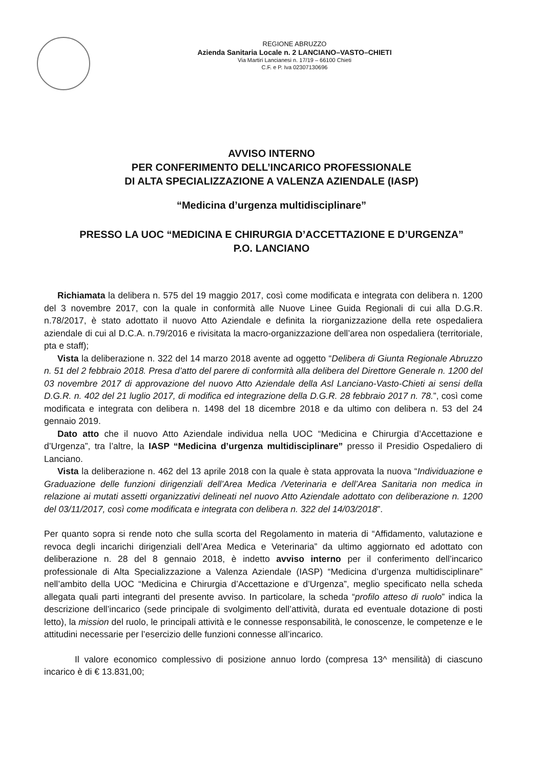REGIONE ABRUZZO
Azienda Sanitaria Locale n. 2 LANCIANO–VASTO–CHIETI
Via Martiri Lancianesi n. 17/19 – 66100 Chieti
C.F. e P. Iva 02307130696
AVVISO INTERNO
PER CONFERIMENTO DELL’INCARICO PROFESSIONALE
DI ALTA SPECIALIZZAZIONE A VALENZA AZIENDALE (IASP)
“Medicina d’urgenza multidisciplinare”
PRESSO LA UOC “MEDICINA E CHIRURGIA D’ACCETTAZIONE E D’URGENZA”
P.O. LANCIANO
Richiamata la delibera n. 575 del 19 maggio 2017, così come modificata e integrata con delibera n. 1200 del 3 novembre 2017, con la quale in conformità alle Nuove Linee Guida Regionali di cui alla D.G.R. n.78/2017, è stato adottato il nuovo Atto Aziendale e definita la riorganizzazione della rete ospedaliera aziendale di cui al D.C.A. n.79/2016 e rivisitata la macro-organizzazione dell’area non ospedaliera (territoriale, pta e staff);
Vista la deliberazione n. 322 del 14 marzo 2018 avente ad oggetto “Delibera di Giunta Regionale Abruzzo n. 51 del 2 febbraio 2018. Presa d’atto del parere di conformità alla delibera del Direttore Generale n. 1200 del 03 novembre 2017 di approvazione del nuovo Atto Aziendale della Asl Lanciano-Vasto-Chieti ai sensi della D.G.R. n. 402 del 21 luglio 2017, di modifica ed integrazione della D.G.R. 28 febbraio 2017 n. 78.”, così come modificata e integrata con delibera n. 1498 del 18 dicembre 2018 e da ultimo con delibera n. 53 del 24 gennaio 2019.
Dato atto che il nuovo Atto Aziendale individua nella UOC “Medicina e Chirurgia d’Accettazione e d’Urgenza”, tra l’altre, la IASP “Medicina d’urgenza multidisciplinare” presso il Presidio Ospedaliero di Lanciano.
Vista la deliberazione n. 462 del 13 aprile 2018 con la quale è stata approvata la nuova “Individuazione e Graduazione delle funzioni dirigenziali dell’Area Medica /Veterinaria e dell’Area Sanitaria non medica in relazione ai mutati assetti organizzativi delineati nel nuovo Atto Aziendale adottato con deliberazione n. 1200 del 03/11/2017, così come modificata e integrata con delibera n. 322 del 14/03/2018”.
Per quanto sopra si rende noto che sulla scorta del Regolamento in materia di “Affidamento, valutazione e revoca degli incarichi dirigenziali dell’Area Medica e Veterinaria” da ultimo aggiornato ed adottato con deliberazione n. 28 del 8 gennaio 2018, è indetto avviso interno per il conferimento dell’incarico professionale di Alta Specializzazione a Valenza Aziendale (IASP) “Medicina d’urgenza multidisciplinare” nell’ambito della UOC “Medicina e Chirurgia d’Accettazione e d’Urgenza”, meglio specificato nella scheda allegata quali parti integranti del presente avviso. In particolare, la scheda “profilo atteso di ruolo” indica la descrizione dell’incarico (sede principale di svolgimento dell’attività, durata ed eventuale dotazione di posti letto), la mission del ruolo, le principali attività e le connesse responsabilità, le conoscenze, le competenze e le attitudini necessarie per l’esercizio delle funzioni connesse all’incarico.
Il valore economico complessivo di posizione annuo lordo (compresa 13^ mensilità) di ciascuno incarico è di € 13.831,00;